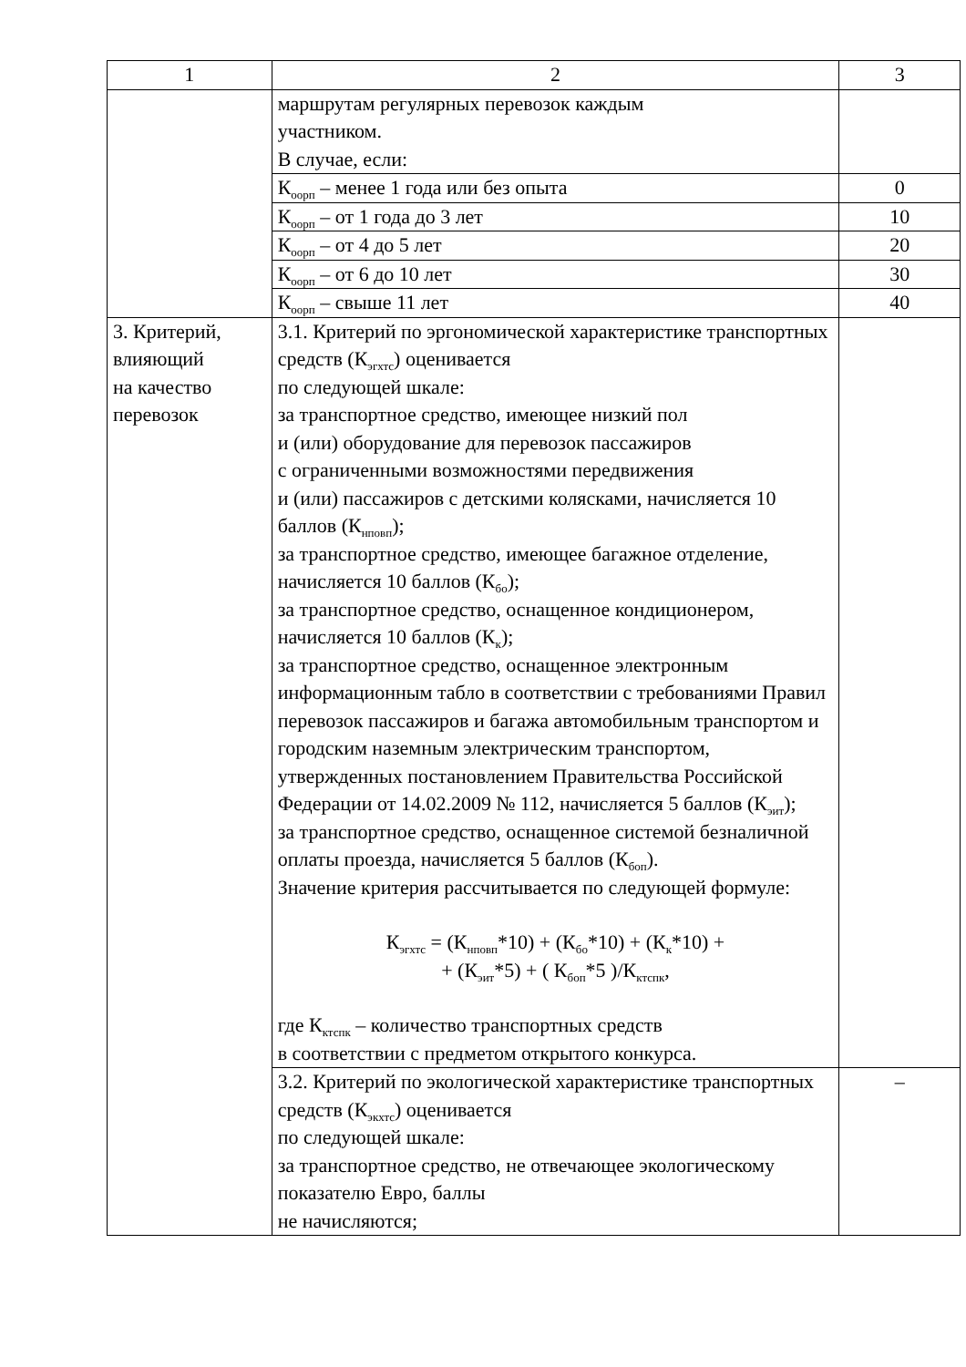| 1 | 2 | 3 |
| | маршрутам регулярных перевозок каждым участником. В случае, если: | |
| | К<sub>оорп</sub> – менее 1 года или без опыта | 0 |
| | К<sub>оорп</sub> – от 1 года до 3 лет | 10 |
| | К<sub>оорп</sub> – от 4 до 5 лет | 20 |
| | К<sub>оорп</sub> – от 6 до 10 лет | 30 |
| | К<sub>оорп</sub> – свыше 11 лет | 40 |
| 3. Критерий, влияющий на качество перевозок | 3.1. Критерий по эргономической характеристике транспортных средств (К<sub>эгхтс</sub>) оценивается по следующей шкале: за транспортное средство, имеющее низкий пол и (или) оборудование для перевозок пассажиров с ограниченными возможностями передвижения и (или) пассажиров с детскими колясками, начисляется 10 баллов (К<sub>нповп</sub>); за транспортное средство, имеющее багажное отделение, начисляется 10 баллов (К<sub>бо</sub>); за транспортное средство, оснащенное кондиционером, начисляется 10 баллов (К<sub>к</sub>); за транспортное средство, оснащенное электронным информационным табло в соответствии с требованиями Правил перевозок пассажиров и багажа автомобильным транспортом и городским наземным электрическим транспортом, утвержденных постановлением Правительства Российской Федерации от 14.02.2009 № 112, начисляется 5 баллов (К<sub>эит</sub>); за транспортное средство, оснащенное системой безналичной оплаты проезда, начисляется 5 баллов (К<sub>боп</sub>). Значение критерия рассчитывается по следующей формуле: К<sub>эгхтс</sub> = (К<sub>нповп</sub>*10) + (К<sub>бо</sub>*10) + (К<sub>к</sub>*10) + + (К<sub>эит</sub>*5) + ( К<sub>боп</sub>*5 )/К<sub>ктспк</sub>, где К<sub>ктспк</sub> – количество транспортных средств в соответствии с предметом открытого конкурса. | |
| | 3.2. Критерий по экологической характеристике транспортных средств (К<sub>экхтс</sub>) оценивается по следующей шкале: за транспортное средство, не отвечающее экологическому показателю Евро, баллы не начисляются; | – |